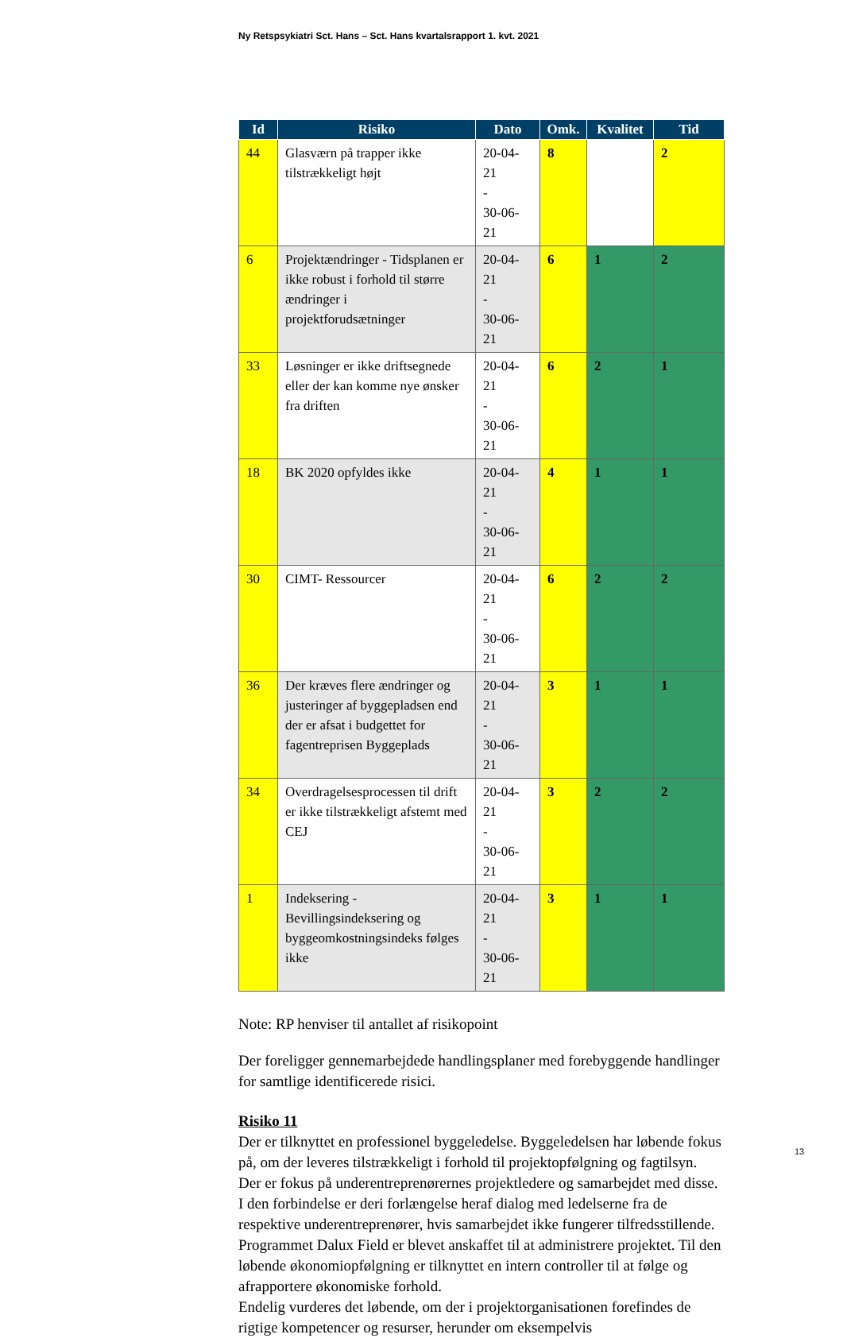Ny Retspsykiatri Sct. Hans – Sct. Hans kvartalsrapport 1. kvt. 2021
| Id | Risiko | Dato | Omk. | Kvalitet | Tid |
| --- | --- | --- | --- | --- | --- |
| 44 | Glasværn på trapper ikke tilstrækkeligt højt | 20-04-21 - 30-06-21 | 8 | | 2 |
| 6 | Projektændringer - Tidsplanen er ikke robust i forhold til større ændringer i projektforudsætninger | 20-04-21 - 30-06-21 | 6 | 1 | 2 |
| 33 | Løsninger er ikke driftsegnede eller der kan komme nye ønsker fra driften | 20-04-21 - 30-06-21 | 6 | 2 | 1 |
| 18 | BK 2020 opfyldes ikke | 20-04-21 - 30-06-21 | 4 | 1 | 1 |
| 30 | CIMT- Ressourcer | 20-04-21 - 30-06-21 | 6 | 2 | 2 |
| 36 | Der kræves flere ændringer og justeringer af byggepladsen end der er afsat i budgettet for fagentreprisen Byggeplads | 20-04-21 - 30-06-21 | 3 | 1 | 1 |
| 34 | Overdragelsesprocessen til drift er ikke tilstrækkeligt afstemt med CEJ | 20-04-21 - 30-06-21 | 3 | 2 | 2 |
| 1 | Indeksering - Bevillingsindeksering og byggeomkostningsindeks følges ikke | 20-04-21 - 30-06-21 | 3 | 1 | 1 |
Note: RP henviser til antallet af risikopoint
Der foreligger gennemarbejdede handlingsplaner med forebyggende handlinger for samtlige identificerede risici.
Risiko 11
Der er tilknyttet en professionel byggeledelse. Byggeledelsen har løbende fokus på, om der leveres tilstrækkeligt i forhold til projektopfølgning og fagtilsyn.
Der er fokus på underentreprenørernes projektledere og samarbejdet med disse. I den forbindelse er deri forlængelse heraf dialog med ledelserne fra de respektive underentreprenører, hvis samarbejdet ikke fungerer tilfredsstillende.
Programmet Dalux Field er blevet anskaffet til at administrere projektet. Til den løbende økonomiopfølgning er tilknyttet en intern controller til at følge og afrapportere økonomiske forhold.
Endelig vurderes det løbende, om der i projektorganisationen forefindes de rigtige kompetencer og resurser, herunder om eksempelvis
13